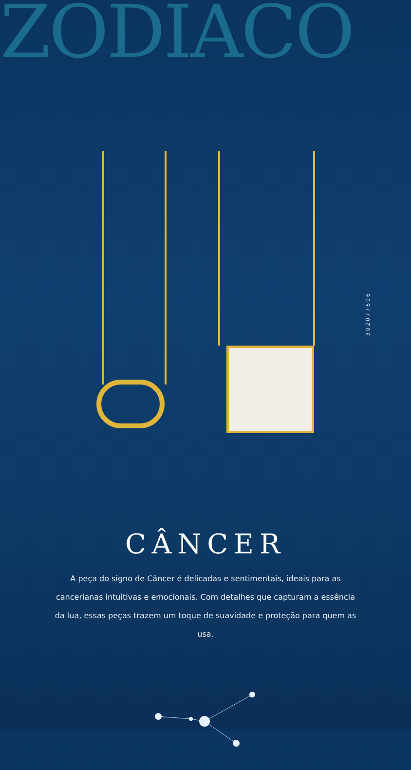ZODIACO
302077606
CÂNCER
A peça do signo de Câncer é delicadas e sentimentais, ideais para as cancerianas intuitivas e emocionais. Com detalhes que capturam a essência da lua, essas peças trazem um toque de suavidade e proteção para quem as usa.